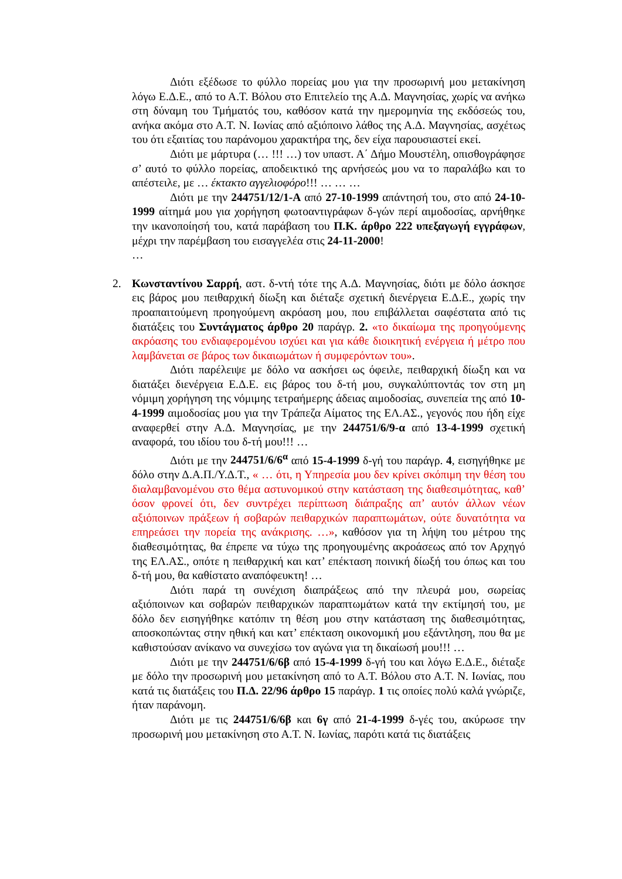Διότι εξέδωσε το φύλλο πορείας μου για την προσωρινή μου μετακίνηση λόγω Ε.Δ.Ε., από το Α.Τ. Βόλου στο Επιτελείο της Α.Δ. Μαγνησίας, χωρίς να ανήκω στη δύναμη του Τμήματός του, καθόσον κατά την ημερομηνία της εκδόσεώς του, ανήκα ακόμα στο Α.Τ. Ν. Ιωνίας από αξιόποινο λάθος της Α.Δ. Μαγνησίας, ασχέτως του ότι εξαιτίας του παράνομου χαρακτήρα της, δεν είχα παρουσιαστεί εκεί.
Διότι με μάρτυρα (… !!! …) τον υπαστ. Α΄ Δήμο Μουστέλη, οπισθογράφησε σ’ αυτό το φύλλο πορείας, αποδεικτικό της αρνήσεώς μου να το παραλάβω και το απέστειλε, με … έκτακτο αγγελιοφόρο!!! … … …
Διότι με την 244751/12/1-Α από 27-10-1999 απάντησή του, στο από 24-10-1999 αίτημά μου για χορήγηση φωτοαντιγράφων δ-γών περί αιμοδοσίας, αρνήθηκε την ικανοποίησή του, κατά παράβαση του Π.Κ. άρθρο 222 υπεξαγωγή εγγράφων, μέχρι την παρέμβαση του εισαγγελέα στις 24-11-2000!
…
2. Κωνσταντίνου Σαρρή, αστ. δ-ντή τότε της Α.Δ. Μαγνησίας, διότι με δόλο άσκησε εις βάρος μου πειθαρχική δίωξη και διέταξε σχετική διενέργεια Ε.Δ.Ε., χωρίς την προαπαιτούμενη προηγούμενη ακρόαση μου, που επιβάλλεται σαφέστατα από τις διατάξεις του Συντάγματος άρθρο 20 παράγρ. 2. «το δικαίωμα της προηγούμενης ακρόασης του ενδιαφερομένου ισχύει και για κάθε διοικητική ενέργεια ή μέτρο που λαμβάνεται σε βάρος των δικαιωμάτων ή συμφερόντων του».
Διότι παρέλειψε με δόλο να ασκήσει ως όφειλε, πειθαρχική δίωξη και να διατάξει διενέργεια Ε.Δ.Ε. εις βάρος του δ-τή μου, συγκαλύπτοντάς τον στη μη νόμιμη χορήγηση της νόμιμης τετραήμερης άδειας αιμοδοσίας, συνεπεία της από 10-4-1999 αιμοδοσίας μου για την Τράπεζα Αίματος της ΕΛ.ΑΣ., γεγονός που ήδη είχε αναφερθεί στην Α.Δ. Μαγνησίας, με την 244751/6/9-α από 13-4-1999 σχετική αναφορά, του ιδίου του δ-τή μου!!! …
Διότι με την 244751/6/6<sup>α</sup> από 15-4-1999 δ-γή του παράγρ. 4, εισηγήθηκε με δόλο στην Δ.Α.Π./Υ.Δ.Τ., « … ότι, η Υπηρεσία μου δεν κρίνει σκόπιμη την θέση του διαλαμβανομένου στο θέμα αστυνομικού στην κατάσταση της διαθεσιμότητας, καθ’ όσον φρονεί ότι, δεν συντρέχει περίπτωση διάπραξης απ’ αυτόν άλλων νέων αξιόποινων πράξεων ή σοβαρών πειθαρχικών παραπτωμάτων, ούτε δυνατότητα να επηρεάσει την πορεία της ανάκρισης. …», καθόσον για τη λήψη του μέτρου της διαθεσιμότητας, θα έπρεπε να τύχω της προηγουμένης ακροάσεως από τον Αρχηγό της ΕΛ.ΑΣ., οπότε η πειθαρχική και κατ’ επέκταση ποινική δίωξή του όπως και του δ-τή μου, θα καθίστατο αναπόφευκτη! …
Διότι παρά τη συνέχιση διαπράξεως από την πλευρά μου, σωρείας αξιόποινων και σοβαρών πειθαρχικών παραπτωμάτων κατά την εκτίμησή του, με δόλο δεν εισηγήθηκε κατόπιν τη θέση μου στην κατάσταση της διαθεσιμότητας, αποσκοπώντας στην ηθική και κατ’ επέκταση οικονομική μου εξάντληση, που θα με καθιστούσαν ανίκανο να συνεχίσω τον αγώνα για τη δικαίωσή μου!!! …
Διότι με την 244751/6/6β από 15-4-1999 δ-γή του και λόγω Ε.Δ.Ε., διέταξε με δόλο την προσωρινή μου μετακίνηση από το Α.Τ. Βόλου στο Α.Τ. Ν. Ιωνίας, που κατά τις διατάξεις του Π.Δ. 22/96 άρθρο 15 παράγρ. 1 τις οποίες πολύ καλά γνώριζε, ήταν παράνομη.
Διότι με τις 244751/6/6β και 6γ από 21-4-1999 δ-γές του, ακύρωσε την προσωρινή μου μετακίνηση στο Α.Τ. Ν. Ιωνίας, παρότι κατά τις διατάξεις